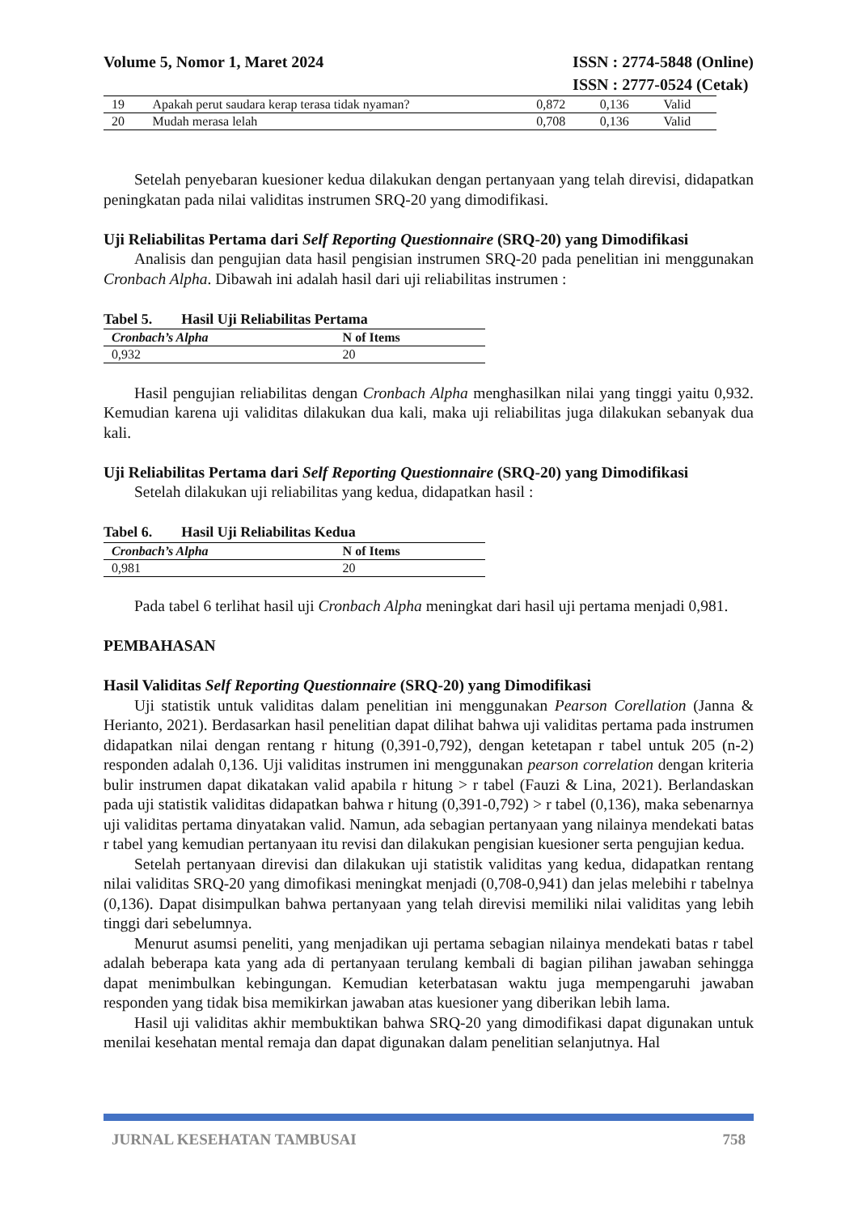Volume 5, Nomor 1, Maret 2024 ISSN : 2774-5848 (Online)
ISSN : 2777-0524 (Cetak)
| 19 | Apakah perut saudara kerap terasa tidak nyaman? | 0,872 | 0,136 | Valid |
| 20 | Mudah merasa lelah | 0,708 | 0,136 | Valid |
Setelah penyebaran kuesioner kedua dilakukan dengan pertanyaan yang telah direvisi, didapatkan peningkatan pada nilai validitas instrumen SRQ-20 yang dimodifikasi.
Uji Reliabilitas Pertama dari Self Reporting Questionnaire (SRQ-20) yang Dimodifikasi
Analisis dan pengujian data hasil pengisian instrumen SRQ-20 pada penelitian ini menggunakan Cronbach Alpha. Dibawah ini adalah hasil dari uji reliabilitas instrumen :
Tabel 5. Hasil Uji Reliabilitas Pertama
| Cronbach’s Alpha | N of Items |
| --- | --- |
| 0,932 | 20 |
Hasil pengujian reliabilitas dengan Cronbach Alpha menghasilkan nilai yang tinggi yaitu 0,932. Kemudian karena uji validitas dilakukan dua kali, maka uji reliabilitas juga dilakukan sebanyak dua kali.
Uji Reliabilitas Pertama dari Self Reporting Questionnaire (SRQ-20) yang Dimodifikasi
Setelah dilakukan uji reliabilitas yang kedua, didapatkan hasil :
Tabel 6. Hasil Uji Reliabilitas Kedua
| Cronbach’s Alpha | N of Items |
| --- | --- |
| 0,981 | 20 |
Pada tabel 6 terlihat hasil uji Cronbach Alpha meningkat dari hasil uji pertama menjadi 0,981.
PEMBAHASAN
Hasil Validitas Self Reporting Questionnaire (SRQ-20) yang Dimodifikasi
Uji statistik untuk validitas dalam penelitian ini menggunakan Pearson Corellation (Janna & Herianto, 2021). Berdasarkan hasil penelitian dapat dilihat bahwa uji validitas pertama pada instrumen didapatkan nilai dengan rentang r hitung (0,391-0,792), dengan ketetapan r tabel untuk 205 (n-2) responden adalah 0,136. Uji validitas instrumen ini menggunakan pearson correlation dengan kriteria bulir instrumen dapat dikatakan valid apabila r hitung > r tabel (Fauzi & Lina, 2021). Berlandaskan pada uji statistik validitas didapatkan bahwa r hitung (0,391-0,792) > r tabel (0,136), maka sebenarnya uji validitas pertama dinyatakan valid. Namun, ada sebagian pertanyaan yang nilainya mendekati batas r tabel yang kemudian pertanyaan itu revisi dan dilakukan pengisian kuesioner serta pengujian kedua.
Setelah pertanyaan direvisi dan dilakukan uji statistik validitas yang kedua, didapatkan rentang nilai validitas SRQ-20 yang dimofikasi meningkat menjadi (0,708-0,941) dan jelas melebihi r tabelnya (0,136). Dapat disimpulkan bahwa pertanyaan yang telah direvisi memiliki nilai validitas yang lebih tinggi dari sebelumnya.
Menurut asumsi peneliti, yang menjadikan uji pertama sebagian nilainya mendekati batas r tabel adalah beberapa kata yang ada di pertanyaan terulang kembali di bagian pilihan jawaban sehingga dapat menimbulkan kebingungan. Kemudian keterbatasan waktu juga mempengaruhi jawaban responden yang tidak bisa memikirkan jawaban atas kuesioner yang diberikan lebih lama.
Hasil uji validitas akhir membuktikan bahwa SRQ-20 yang dimodifikasi dapat digunakan untuk menilai kesehatan mental remaja dan dapat digunakan dalam penelitian selanjutnya. Hal
JURNAL KESEHATAN TAMBUSAI 758